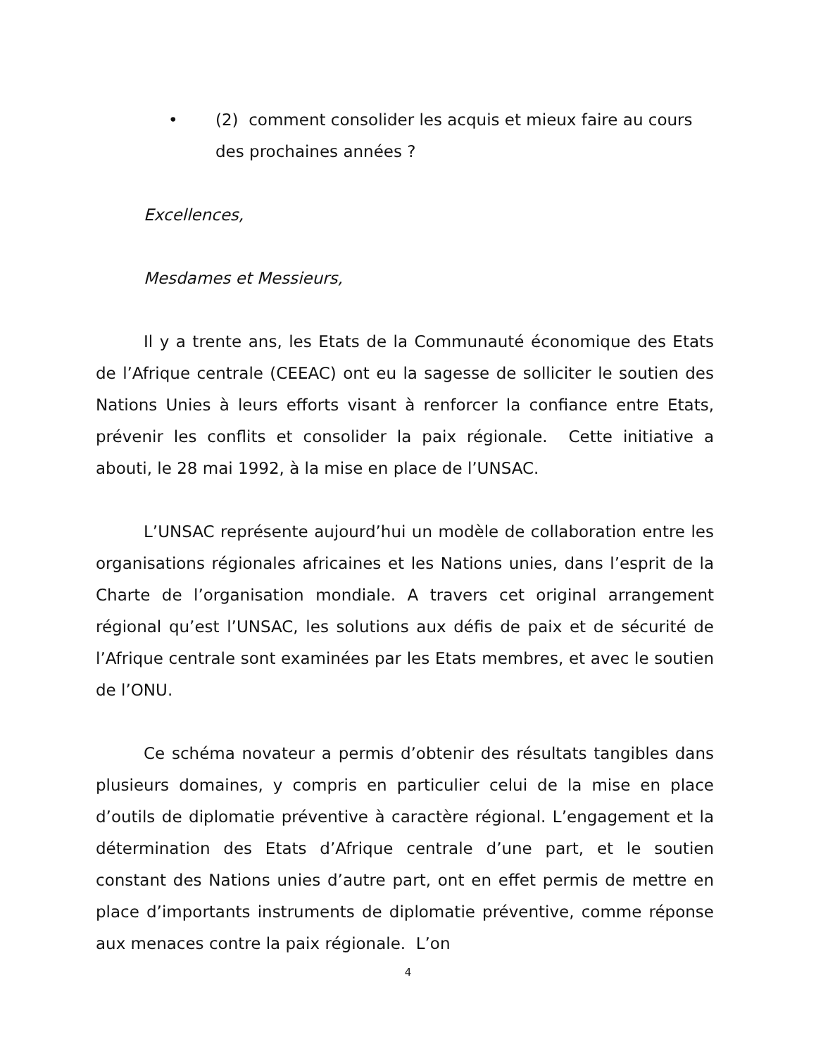• (2) comment consolider les acquis et mieux faire au cours des prochaines années ?
Excellences,
Mesdames et Messieurs,
Il y a trente ans, les Etats de la Communauté économique des Etats de l’Afrique centrale (CEEAC) ont eu la sagesse de solliciter le soutien des Nations Unies à leurs efforts visant à renforcer la confiance entre Etats, prévenir les conflits et consolider la paix régionale. Cette initiative a abouti, le 28 mai 1992, à la mise en place de l’UNSAC.
L’UNSAC représente aujourd’hui un modèle de collaboration entre les organisations régionales africaines et les Nations unies, dans l’esprit de la Charte de l’organisation mondiale. A travers cet original arrangement régional qu’est l’UNSAC, les solutions aux défis de paix et de sécurité de l’Afrique centrale sont examinées par les Etats membres, et avec le soutien de l’ONU.
Ce schéma novateur a permis d’obtenir des résultats tangibles dans plusieurs domaines, y compris en particulier celui de la mise en place d’outils de diplomatie préventive à caractère régional. L’engagement et la détermination des Etats d’Afrique centrale d’une part, et le soutien constant des Nations unies d’autre part, ont en effet permis de mettre en place d’importants instruments de diplomatie préventive, comme réponse aux menaces contre la paix régionale. L’on
4